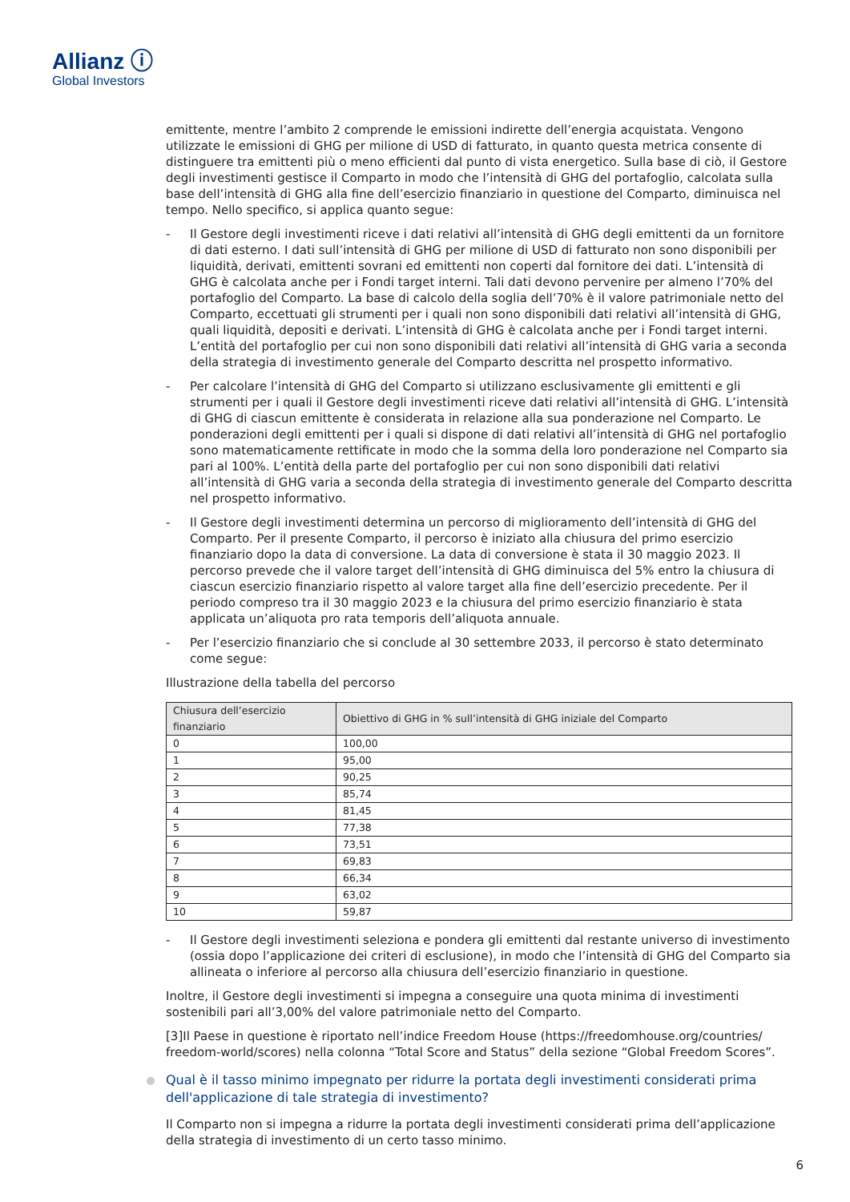Allianz ⓘ
Global Investors
emittente, mentre l’ambito 2 comprende le emissioni indirette dell’energia acquistata. Vengono utilizzate le emissioni di GHG per milione di USD di fatturato, in quanto questa metrica consente di distinguere tra emittenti più o meno efficienti dal punto di vista energetico. Sulla base di ciò, il Gestore degli investimenti gestisce il Comparto in modo che l’intensità di GHG del portafoglio, calcolata sulla base dell’intensità di GHG alla fine dell’esercizio finanziario in questione del Comparto, diminuisca nel tempo. Nello specifico, si applica quanto segue:
- Il Gestore degli investimenti riceve i dati relativi all’intensità di GHG degli emittenti da un fornitore di dati esterno. I dati sull’intensità di GHG per milione di USD di fatturato non sono disponibili per liquidità, derivati, emittenti sovrani ed emittenti non coperti dal fornitore dei dati. L’intensità di GHG è calcolata anche per i Fondi target interni. Tali dati devono pervenire per almeno l’70% del portafoglio del Comparto. La base di calcolo della soglia dell’70% è il valore patrimoniale netto del Comparto, eccettuati gli strumenti per i quali non sono disponibili dati relativi all’intensità di GHG, quali liquidità, depositi e derivati. L’intensità di GHG è calcolata anche per i Fondi target interni. L’entità del portafoglio per cui non sono disponibili dati relativi all’intensità di GHG varia a seconda della strategia di investimento generale del Comparto descritta nel prospetto informativo.
- Per calcolare l’intensità di GHG del Comparto si utilizzano esclusivamente gli emittenti e gli strumenti per i quali il Gestore degli investimenti riceve dati relativi all’intensità di GHG. L’intensità di GHG di ciascun emittente è considerata in relazione alla sua ponderazione nel Comparto. Le ponderazioni degli emittenti per i quali si dispone di dati relativi all’intensità di GHG nel portafoglio sono matematicamente rettificate in modo che la somma della loro ponderazione nel Comparto sia pari al 100%. L’entità della parte del portafoglio per cui non sono disponibili dati relativi all’intensità di GHG varia a seconda della strategia di investimento generale del Comparto descritta nel prospetto informativo.
- Il Gestore degli investimenti determina un percorso di miglioramento dell’intensità di GHG del Comparto. Per il presente Comparto, il percorso è iniziato alla chiusura del primo esercizio finanziario dopo la data di conversione. La data di conversione è stata il 30 maggio 2023. Il percorso prevede che il valore target dell’intensità di GHG diminuisca del 5% entro la chiusura di ciascun esercizio finanziario rispetto al valore target alla fine dell’esercizio precedente. Per il periodo compreso tra il 30 maggio 2023 e la chiusura del primo esercizio finanziario è stata applicata un’aliquota pro rata temporis dell’aliquota annuale.
- Per l’esercizio finanziario che si conclude al 30 settembre 2033, il percorso è stato determinato come segue:
Illustrazione della tabella del percorso
| Chiusura dell’esercizio finanziario | Obiettivo di GHG in % sull’intensità di GHG iniziale del Comparto |
| --- | --- |
| 0 | 100,00 |
| 1 | 95,00 |
| 2 | 90,25 |
| 3 | 85,74 |
| 4 | 81,45 |
| 5 | 77,38 |
| 6 | 73,51 |
| 7 | 69,83 |
| 8 | 66,34 |
| 9 | 63,02 |
| 10 | 59,87 |
- Il Gestore degli investimenti seleziona e pondera gli emittenti dal restante universo di investimento (ossia dopo l’applicazione dei criteri di esclusione), in modo che l’intensità di GHG del Comparto sia allineata o inferiore al percorso alla chiusura dell’esercizio finanziario in questione.
Inoltre, il Gestore degli investimenti si impegna a conseguire una quota minima di investimenti sostenibili pari all’3,00% del valore patrimoniale netto del Comparto.
[3]Il Paese in questione è riportato nell’indice Freedom House (https://freedomhouse.org/countries/ freedom-world/scores) nella colonna “Total Score and Status” della sezione “Global Freedom Scores”.
Qual è il tasso minimo impegnato per ridurre la portata degli investimenti considerati prima dell'applicazione di tale strategia di investimento?
Il Comparto non si impegna a ridurre la portata degli investimenti considerati prima dell’applicazione della strategia di investimento di un certo tasso minimo.
6